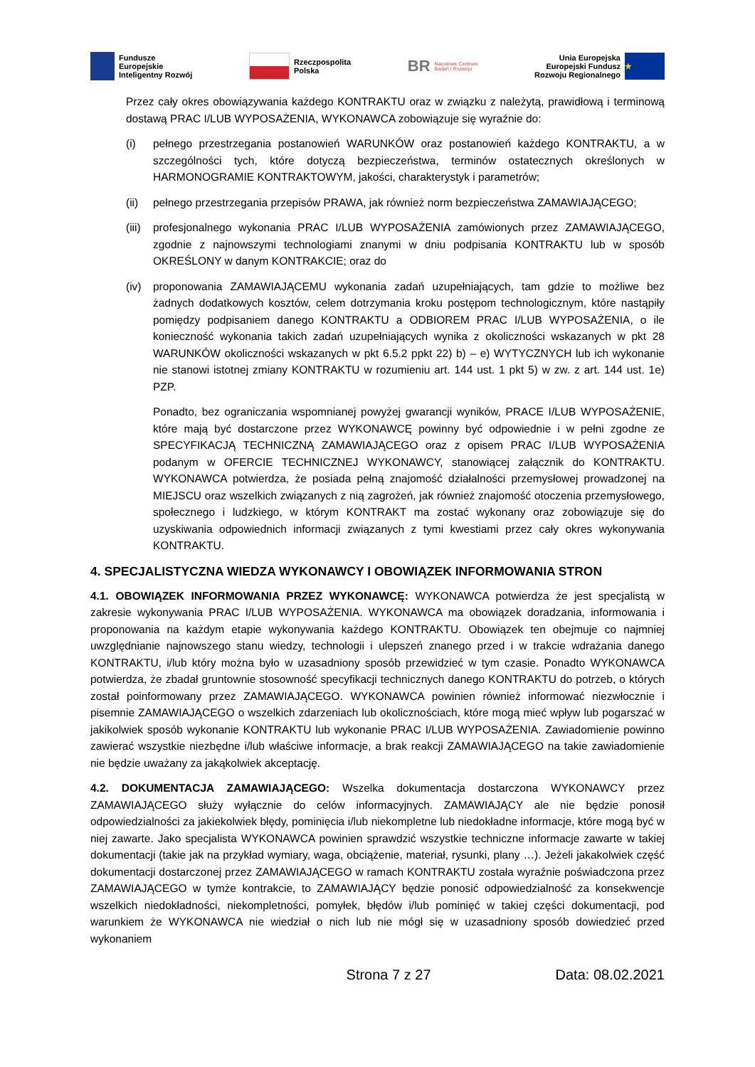Fundusze
Europejskie
Inteligentny Rozwój
Rzeczpospolita
Polska
BR Narodowe Centrum
Badań i Rozwoju
Unia Europejska
Europejski Fundusz
Rozwoju Regionalnego
★
Przez cały okres obowiązywania każdego KONTRAKTU oraz w związku z należytą, prawidłową i terminową dostawą PRAC I/LUB WYPOSAŻENIA, WYKONAWCA zobowiązuje się wyraźnie do:
(i) pełnego przestrzegania postanowień WARUNKÓW oraz postanowień każdego KONTRAKTU, a w szczególności tych, które dotyczą bezpieczeństwa, terminów ostatecznych określonych w HARMONOGRAMIE KONTRAKTOWYM, jakości, charakterystyk i parametrów;
(ii) pełnego przestrzegania przepisów PRAWA, jak również norm bezpieczeństwa ZAMAWIAJĄCEGO;
(iii)
profesjonalnego wykonania PRAC I/LUB WYPOSAŻENIA zamówionych przez ZAMAWIAJĄCEGO, zgodnie z najnowszymi technologiami znanymi w dniu podpisania KONTRAKTU lub w sposób OKREŚLONY w danym KONTRAKCIE; oraz do
(iv) proponowania ZAMAWIAJĄCEMU wykonania zadań uzupełniających, tam gdzie to możliwe bez żadnych dodatkowych kosztów, celem dotrzymania kroku postępom technologicznym, które nastąpiły pomiędzy podpisaniem danego KONTRAKTU a ODBIOREM PRAC I/LUB WYPOSAŻENIA, o ile konieczność wykonania takich zadań uzupełniających wynika z okoliczności wskazanych w pkt 28 WARUNKÓW okoliczności wskazanych w pkt 6.5.2 ppkt 22) b) – e) WYTYCZNYCH lub ich wykonanie nie stanowi istotnej zmiany KONTRAKTU w rozumieniu art. 144 ust. 1 pkt 5) w zw. z art. 144 ust. 1e) PZP.
Ponadto, bez ograniczania wspomnianej powyżej gwarancji wyników, PRACE I/LUB WYPOSAŻENIE, które mają być dostarczone przez WYKONAWCĘ powinny być odpowiednie i w pełni zgodne ze SPECYFIKACJĄ TECHNICZNĄ ZAMAWIAJĄCEGO oraz z opisem PRAC I/LUB WYPOSAŻENIA podanym w OFERCIE TECHNICZNEJ WYKONAWCY, stanowiącej załącznik do KONTRAKTU. WYKONAWCA potwierdza, że posiada pełną znajomość działalności przemysłowej prowadzonej na MIEJSCU oraz wszelkich związanych z nią zagrożeń, jak również znajomość otoczenia przemysłowego, społecznego i ludzkiego, w którym KONTRAKT ma zostać wykonany oraz zobowiązuje się do uzyskiwania odpowiednich informacji związanych z tymi kwestiami przez cały okres wykonywania KONTRAKTU.
4. SPECJALISTYCZNA WIEDZA WYKONAWCY I OBOWIĄZEK INFORMOWANIA STRON
4.1. OBOWIĄZEK INFORMOWANIA PRZEZ WYKONAWCĘ: WYKONAWCA potwierdza że jest specjalistą w zakresie wykonywania PRAC I/LUB WYPOSAŻENIA. WYKONAWCA ma obowiązek doradzania, informowania i proponowania na każdym etapie wykonywania każdego KONTRAKTU. Obowiązek ten obejmuje co najmniej uwzględnianie najnowszego stanu wiedzy, technologii i ulepszeń znanego przed i w trakcie wdrażania danego KONTRAKTU, i/lub który można było w uzasadniony sposób przewidzieć w tym czasie. Ponadto WYKONAWCA potwierdza, że zbadał gruntownie stosowność specyfikacji technicznych danego KONTRAKTU do potrzeb, o których został poinformowany przez ZAMAWIAJĄCEGO. WYKONAWCA powinien również informować niezwłocznie i pisemnie ZAMAWIAJĄCEGO o wszelkich zdarzeniach lub okolicznościach, które mogą mieć wpływ lub pogarszać w jakikolwiek sposób wykonanie KONTRAKTU lub wykonanie PRAC I/LUB WYPOSAŻENIA. Zawiadomienie powinno zawierać wszystkie niezbędne i/lub właściwe informacje, a brak reakcji ZAMAWIAJĄCEGO na takie zawiadomienie nie będzie uważany za jakąkolwiek akceptację.
4.2. DOKUMENTACJA ZAMAWIAJĄCEGO: Wszelka dokumentacja dostarczona WYKONAWCY przez ZAMAWIAJĄCEGO służy wyłącznie do celów informacyjnych. ZAMAWIAJĄCY ale nie będzie ponosił odpowiedzialności za jakiekolwiek błędy, pominięcia i/lub niekompletne lub niedokładne informacje, które mogą być w niej zawarte. Jako specjalista WYKONAWCA powinien sprawdzić wszystkie techniczne informacje zawarte w takiej dokumentacji (takie jak na przykład wymiary, waga, obciążenie, materiał, rysunki, plany …). Jeżeli jakakolwiek część dokumentacji dostarczonej przez ZAMAWIAJĄCEGO w ramach KONTRAKTU została wyraźnie poświadczona przez ZAMAWIAJĄCEGO w tymże kontrakcie, to ZAMAWIAJĄCY będzie ponosić odpowiedzialność za konsekwencje wszelkich niedokładności, niekompletności, pomyłek, błędów i/lub pominięć w takiej części dokumentacji, pod warunkiem że WYKONAWCA nie wiedział o nich lub nie mógł się w uzasadniony sposób dowiedzieć przed wykonaniem
Strona 7 z 27 Data: 08.02.2021